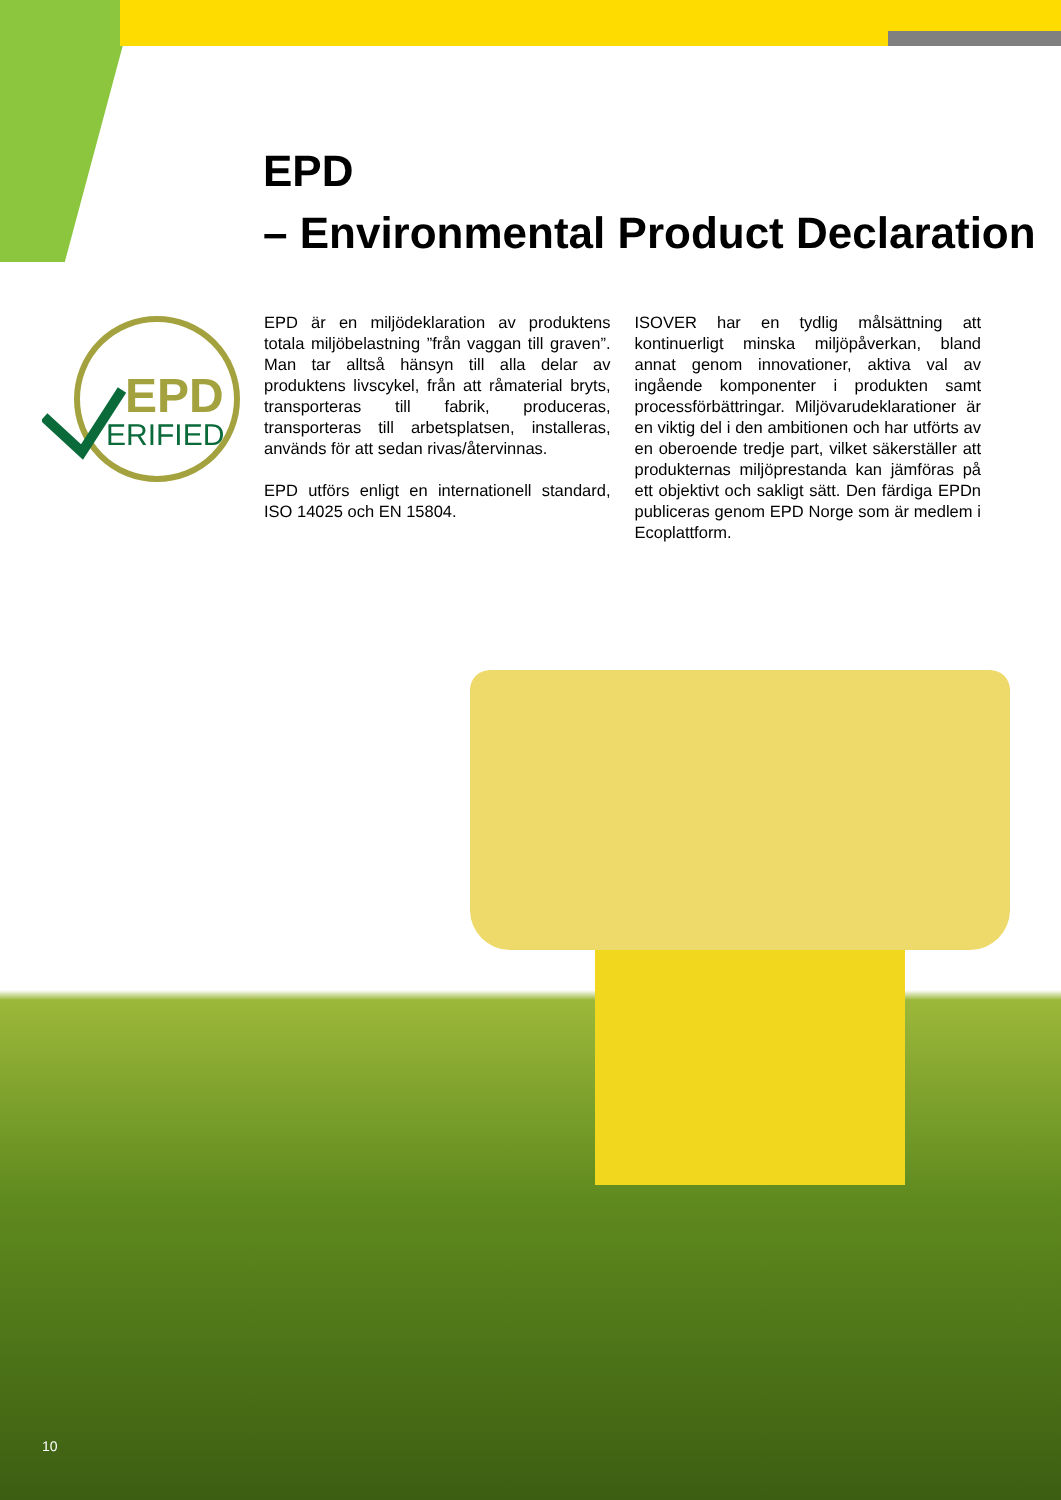EPD
– Environmental Product Declaration
EPD
ERIFIED
EPD är en miljödeklaration av produktens totala miljöbelastning ”från vaggan till graven”. Man tar alltså hänsyn till alla delar av produktens livscykel, från att råmaterial bryts, transporteras till fabrik, produceras, transporteras till arbetsplatsen, installeras, används för att sedan rivas/återvinnas.
EPD utförs enligt en internationell standard, ISO 14025 och EN 15804.
ISOVER har en tydlig målsättning att kontinuerligt minska miljöpåverkan, bland annat genom innovationer, aktiva val av ingående komponenter i produkten samt processförbättringar. Miljövarudeklarationer är en viktig del i den ambitionen och har utförts av en oberoende tredje part, vilket säkerställer att produkternas miljöprestanda kan jämföras på ett objektivt och sakligt sätt. Den färdiga EPDn publiceras genom EPD Norge som är medlem i Ecoplattform.
10